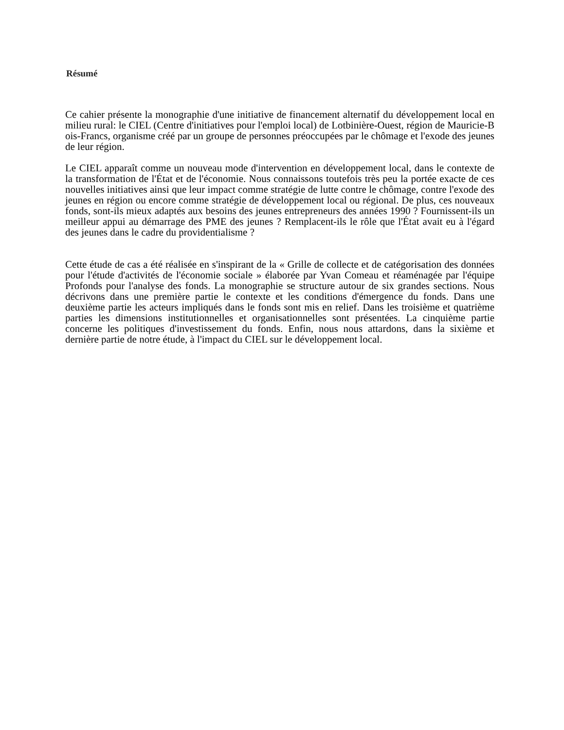Résumé
Ce cahier présente la monographie d'une initiative de financement alternatif du développement local en milieu rural: le CIEL (Centre d'initiatives pour l'emploi local) de Lotbinière-Ouest, région de Mauricie-B ois-Francs, organisme créé par un groupe de personnes préoccupées par le chômage et l'exode des jeunes de leur région.
Le CIEL apparaît comme un nouveau mode d'intervention en développement local, dans le contexte de la transformation de l'État et de l'économie. Nous connaissons toutefois très peu la portée exacte de ces nouvelles initiatives ainsi que leur impact comme stratégie de lutte contre le chômage, contre l'exode des jeunes en région ou encore comme stratégie de développement local ou régional. De plus, ces nouveaux fonds, sont-ils mieux adaptés aux besoins des jeunes entrepreneurs des années 1990 ? Fournissent-ils un meilleur appui au démarrage des PME des jeunes ? Remplacent-ils le rôle que l'État avait eu à l'égard des jeunes dans le cadre du providentialisme ?
Cette étude de cas a été réalisée en s'inspirant de la « Grille de collecte et de catégorisation des données pour l'étude d'activités de l'économie sociale » élaborée par Yvan Comeau et réaménagée par l'équipe Profonds pour l'analyse des fonds. La monographie se structure autour de six grandes sections. Nous décrivons dans une première partie le contexte et les conditions d'émergence du fonds. Dans une deuxième partie les acteurs impliqués dans le fonds sont mis en relief. Dans les troisième et quatrième parties les dimensions institutionnelles et organisationnelles sont présentées. La cinquième partie concerne les politiques d'investissement du fonds. Enfin, nous nous attardons, dans la sixième et dernière partie de notre étude, à l'impact du CIEL sur le développement local.